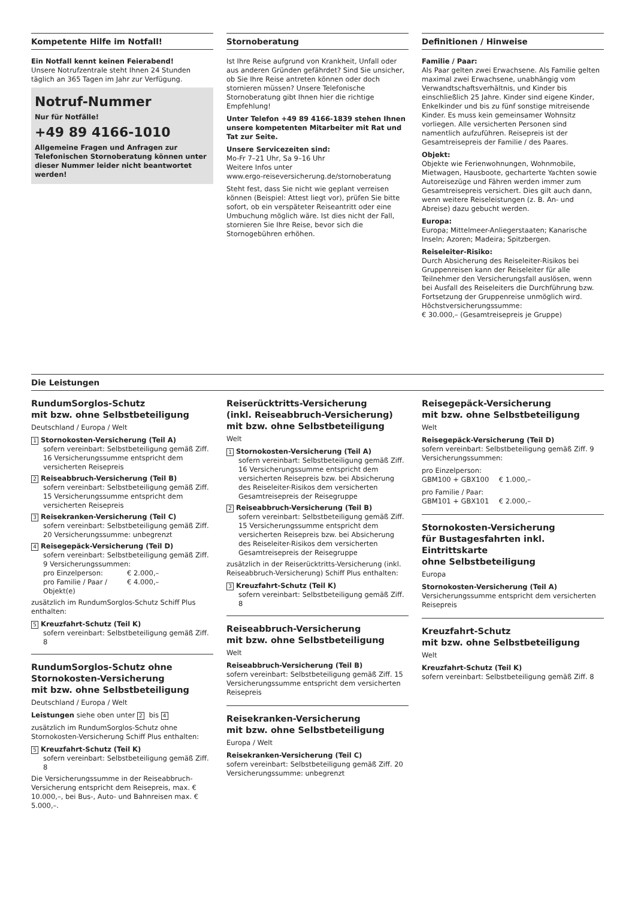Kompetente Hilfe im Notfall!
Ein Notfall kennt keinen Feierabend!
Unsere Notrufzentrale steht Ihnen 24 Stunden täglich an 365 Tagen im Jahr zur Verfügung.
Notruf-Nummer
Nur für Notfälle!
+49 89 4166-1010
Allgemeine Fragen und Anfragen zur Telefonischen Stornoberatung können unter dieser Nummer leider nicht beantwortet werden!
Stornoberatung
Ist Ihre Reise aufgrund von Krankheit, Unfall oder aus anderen Gründen gefährdet? Sind Sie unsicher, ob Sie Ihre Reise antreten können oder doch stornieren müssen? Unsere Telefonische Stornoberatung gibt Ihnen hier die richtige Empfehlung!
Unter Telefon +49 89 4166-1839 stehen Ihnen unsere kompetenten Mitarbeiter mit Rat und Tat zur Seite.
Unsere Servicezeiten sind:
Mo-Fr 7–21 Uhr, Sa 9–16 Uhr
Weitere Infos unter
www.ergo-reiseversicherung.de/stornoberatung
Steht fest, dass Sie nicht wie geplant verreisen können (Beispiel: Attest liegt vor), prüfen Sie bitte sofort, ob ein verspäteter Reiseantritt oder eine Umbuchung möglich wäre. Ist dies nicht der Fall, stornieren Sie Ihre Reise, bevor sich die Stornogebühren erhöhen.
Definitionen / Hinweise
Familie / Paar:
Als Paar gelten zwei Erwachsene. Als Familie gelten maximal zwei Erwachsene, unabhängig vom Verwandtschaftsverhältnis, und Kinder bis einschließlich 25 Jahre. Kinder sind eigene Kinder, Enkelkinder und bis zu fünf sonstige mitreisende Kinder. Es muss kein gemeinsamer Wohnsitz vorliegen. Alle versicherten Personen sind namentlich aufzuführen. Reisepreis ist der Gesamtreisepreis der Familie / des Paares.
Objekt:
Objekte wie Ferienwohnungen, Wohnmobile, Mietwagen, Hausboote, gecharterte Yachten sowie Autoreisezüge und Fähren werden immer zum Gesamtreisepreis versichert. Dies gilt auch dann, wenn weitere Reiseleistungen (z. B. An- und Abreise) dazu gebucht werden.
Europa:
Europa; Mittelmeer-Anliegerstaaten; Kanarische Inseln; Azoren; Madeira; Spitzbergen.
Reiseleiter-Risiko:
Durch Absicherung des Reiseleiter-Risikos bei Gruppenreisen kann der Reiseleiter für alle Teilnehmer den Versicherungsfall auslösen, wenn bei Ausfall des Reiseleiters die Durchführung bzw. Fortsetzung der Gruppenreise unmöglich wird.
Höchstversicherungssumme:
€ 30.000,– (Gesamtreisepreis je Gruppe)
Die Leistungen
RundumSorglos-Schutz
mit bzw. ohne Selbstbeteiligung
Deutschland / Europa / Welt
1 Stornokosten-Versicherung (Teil A)
sofern vereinbart: Selbstbeteiligung gemäß Ziff. 16 Versicherungssumme entspricht dem versicherten Reisepreis
2 Reiseabbruch-Versicherung (Teil B)
sofern vereinbart: Selbstbeteiligung gemäß Ziff. 15 Versicherungssumme entspricht dem versicherten Reisepreis
3 Reisekranken-Versicherung (Teil C)
sofern vereinbart: Selbstbeteiligung gemäß Ziff. 20 Versicherungssumme: unbegrenzt
4 Reisegepäck-Versicherung (Teil D)
sofern vereinbart: Selbstbeteiligung gemäß Ziff. 9 Versicherungssummen:
pro Einzelperson: € 2.000,–
pro Familie / Paar / Objekt(e) € 4.000,–
zusätzlich im RundumSorglos-Schutz Schiff Plus enthalten:
5 Kreuzfahrt-Schutz (Teil K)
sofern vereinbart: Selbstbeteiligung gemäß Ziff. 8
RundumSorglos-Schutz ohne Stornokosten-Versicherung
mit bzw. ohne Selbstbeteiligung
Deutschland / Europa / Welt
Leistungen siehe oben unter 2 bis 4
zusätzlich im RundumSorglos-Schutz ohne Stornokosten-Versicherung Schiff Plus enthalten:
5 Kreuzfahrt-Schutz (Teil K)
sofern vereinbart: Selbstbeteiligung gemäß Ziff. 8
Die Versicherungssumme in der Reiseabbruch-Versicherung entspricht dem Reisepreis, max. € 10.000,–, bei Bus-, Auto- und Bahnreisen max. € 5.000,–.
Reiserücktritts-Versicherung
(inkl. Reiseabbruch-Versicherung)
mit bzw. ohne Selbstbeteiligung
Welt
1 Stornokosten-Versicherung (Teil A)
sofern vereinbart: Selbstbeteiligung gemäß Ziff. 16 Versicherungssumme entspricht dem versicherten Reisepreis bzw. bei Absicherung des Reiseleiter-Risikos dem versicherten Gesamtreisepreis der Reisegruppe
2 Reiseabbruch-Versicherung (Teil B)
sofern vereinbart: Selbstbeteiligung gemäß Ziff. 15 Versicherungssumme entspricht dem versicherten Reisepreis bzw. bei Absicherung des Reiseleiter-Risikos dem versicherten Gesamtreisepreis der Reisegruppe
zusätzlich in der Reiserücktritts-Versicherung (inkl. Reiseabbruch-Versicherung) Schiff Plus enthalten:
3 Kreuzfahrt-Schutz (Teil K)
sofern vereinbart: Selbstbeteiligung gemäß Ziff. 8
Reiseabbruch-Versicherung
mit bzw. ohne Selbstbeteiligung
Welt
Reiseabbruch-Versicherung (Teil B)
sofern vereinbart: Selbstbeteiligung gemäß Ziff. 15 Versicherungssumme entspricht dem versicherten Reisepreis
Reisekranken-Versicherung
mit bzw. ohne Selbstbeteiligung
Europa / Welt
Reisekranken-Versicherung (Teil C)
sofern vereinbart: Selbstbeteiligung gemäß Ziff. 20 Versicherungssumme: unbegrenzt
Reisegepäck-Versicherung
mit bzw. ohne Selbstbeteiligung
Welt
Reisegepäck-Versicherung (Teil D)
sofern vereinbart: Selbstbeteiligung gemäß Ziff. 9 Versicherungssummen:
pro Einzelperson:
GBM100 + GBX100 € 1.000,–
pro Familie / Paar:
GBM101 + GBX101 € 2.000,–
Stornokosten-Versicherung
für Bustagesfahrten inkl. Eintrittskarte
ohne Selbstbeteiligung
Europa
Stornokosten-Versicherung (Teil A)
Versicherungssumme entspricht dem versicherten Reisepreis
Kreuzfahrt-Schutz
mit bzw. ohne Selbstbeteiligung
Welt
Kreuzfahrt-Schutz (Teil K)
sofern vereinbart: Selbstbeteiligung gemäß Ziff. 8